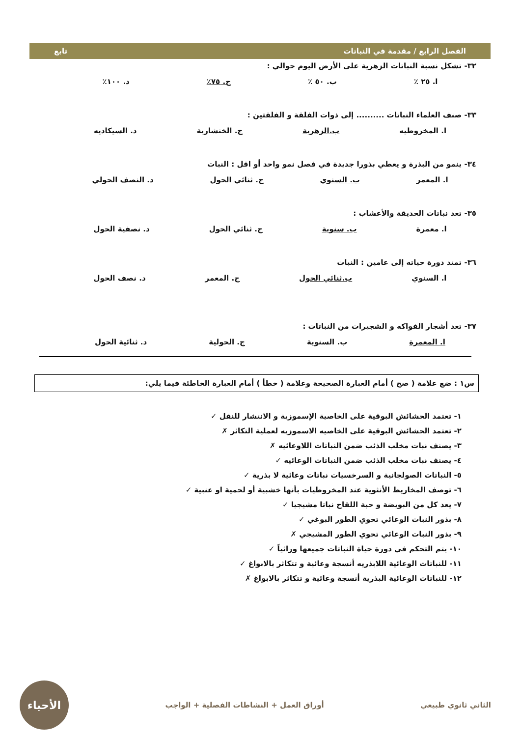الفصل الرابع / مقدمة في النباتات تابع
٣٢- تشكل نسبة النباتات الزهرية على الأرض اليوم حوالي :
ا. ٢٥ ٪ ب. ٥٠ ٪ ج. ٧٥٪ د. ١٠٠٪
٣٣- صنف العلماء النباتات .......... إلى ذوات الفلقة و الفلقتين :
ا. المخروطيه ب.الزهرية ج. الخنشارية د. السيكاديه
٣٤- ينمو من البذرة و يعطي بذورا جديدة في فصل نمو واحد أو اقل : النبات
ا. المعمر ب. السنوي ج. ثنائي الحول د. النصف الحولي
٣٥- تعد نباتات الحديقة والأعشاب :
ا. معمرة ب. سنوية ج. ثنائي الحول د. نصفية الحول
٣٦- تمتد دورة حياته إلى عامين : النبات
ا. السنوي ب.ثنائي الحول ج. المعمر د. نصف الحول
٣٧- تعد أشجار الفواكه و الشجيرات من النباتات :
ا. المعمرة ب. السنوية ج. الحولية د. ثنائية الحول
س١ : ضع علامة ( صح ) أمام العبارة الصحيحة وعلامة ( خطأ ) أمام العبارة الخاطئة فيما يلي:
١- تعتمد الحشائش البوقية على الخاصية الإسموزية و الانتشار للنقل ✓
٢- تعتمد الحشائش البوقية على الخاصيه الاسموزيه لعملية التكاثر ✗
٣- يصنف نبات مخلب الذئب ضمن النباتات اللاوعائيه ✗
٤- يصنف نبات مخلب الذئب ضمن النباتات الوعائيه ✓
٥- النباتات الصولجانية و السرخسيات نباتات وعائية لا بذرية ✓
٦- توصف المخاريط الأنثوية عند المخروطيات بأنها خشبية أو لحمية او عنبية ✓
٧- يعد كل من البويضة و حبة اللقاح نباتا مشيجيا ✓
٨- بذور النبات الوعائي تحوي الطور البوغي ✓
٩- بذور النبات الوعائي تحوي الطور المشيجي ✗
١٠- يتم التحكم في دورة حياة النباتات جميعها وراثياً ✓
١١- للنباتات الوعائية اللابذريه أنسجة وعائية و تتكاثر بالابواغ ✓
١٢- للنباتات الوعائية البذرية أنسجة وعائية و تتكاثر بالابواغ ✗
الثاني ثانوي طبيعي أوراق العمل + النشاطات الفصلية + الواجب
الأحياء